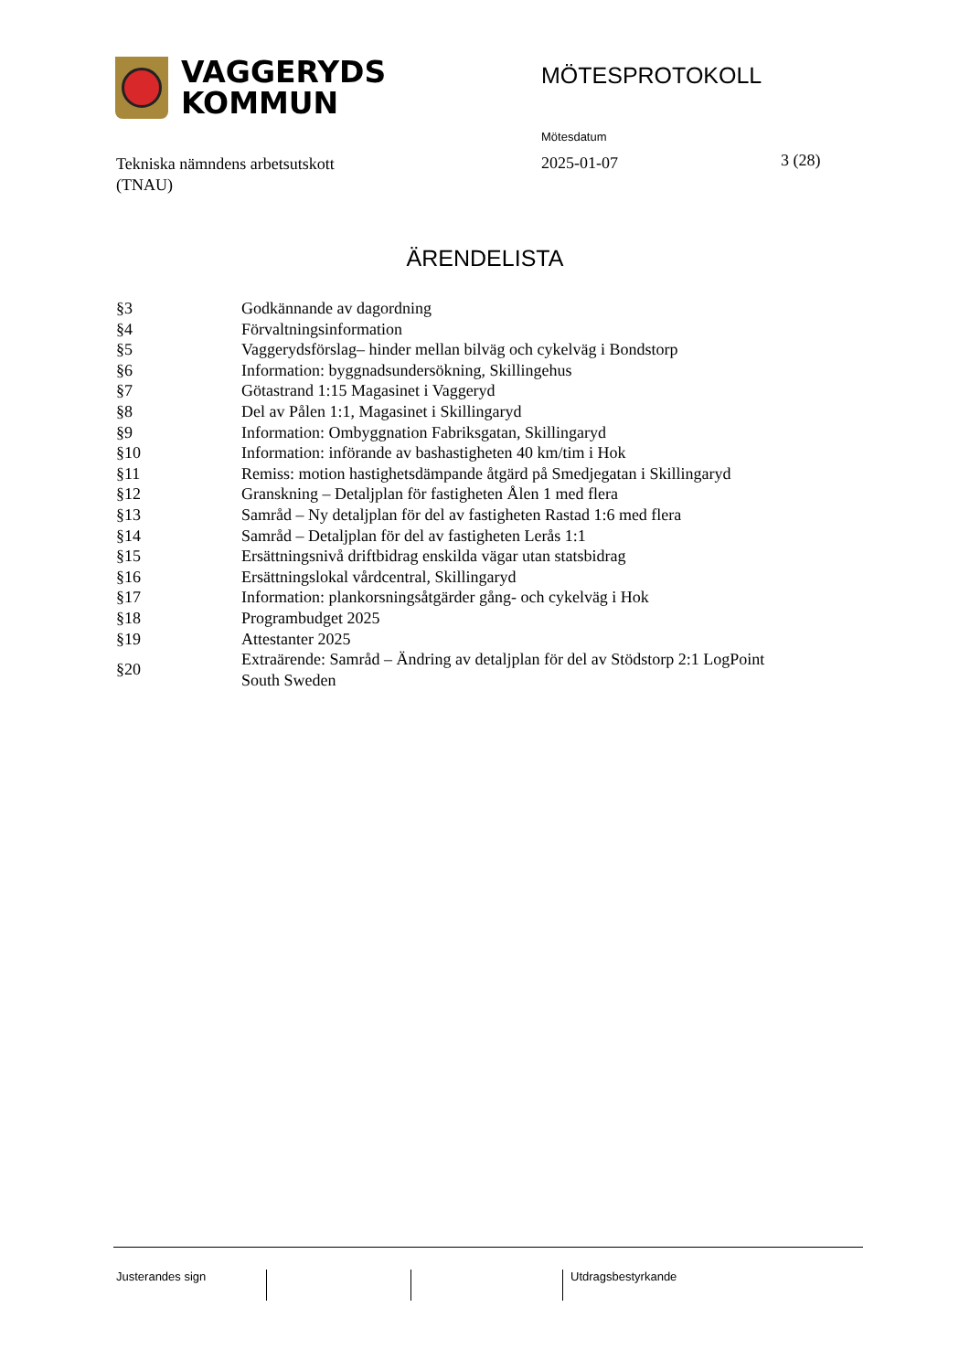VAGGERYDS
KOMMUN
MÖTESPROTOKOLL
Mötesdatum
Tekniska nämndens arbetsutskott
(TNAU)
2025-01-07 3 (28)
ÄRENDELISTA
| §3 | Godkännande av dagordning |
| §4 | Förvaltningsinformation |
| §5 | Vaggerydsförslag– hinder mellan bilväg och cykelväg i Bondstorp |
| §6 | Information: byggnadsundersökning, Skillingehus |
| §7 | Götastrand 1:15 Magasinet i Vaggeryd |
| §8 | Del av Pålen 1:1, Magasinet i Skillingaryd |
| §9 | Information: Ombyggnation Fabriksgatan, Skillingaryd |
| §10 | Information: införande av bashastigheten 40 km/tim i Hok |
| §11 | Remiss: motion hastighetsdämpande åtgärd på Smedjegatan i Skillingaryd |
| §12 | Granskning – Detaljplan för fastigheten Ålen 1 med flera |
| §13 | Samråd – Ny detaljplan för del av fastigheten Rastad 1:6 med flera |
| §14 | Samråd – Detaljplan för del av fastigheten Lerås 1:1 |
| §15 | Ersättningsnivå driftbidrag enskilda vägar utan statsbidrag |
| §16 | Ersättningslokal vårdcentral, Skillingaryd |
| §17 | Information: plankorsningsåtgärder gång- och cykelväg i Hok |
| §18 | Programbudget 2025 |
| §19 | Attestanter 2025 |
| §20 | Extraärende: Samråd – Ändring av detaljplan för del av Stödstorp 2:1 LogPoint South Sweden |
Justerandes sign Utdragsbestyrkande